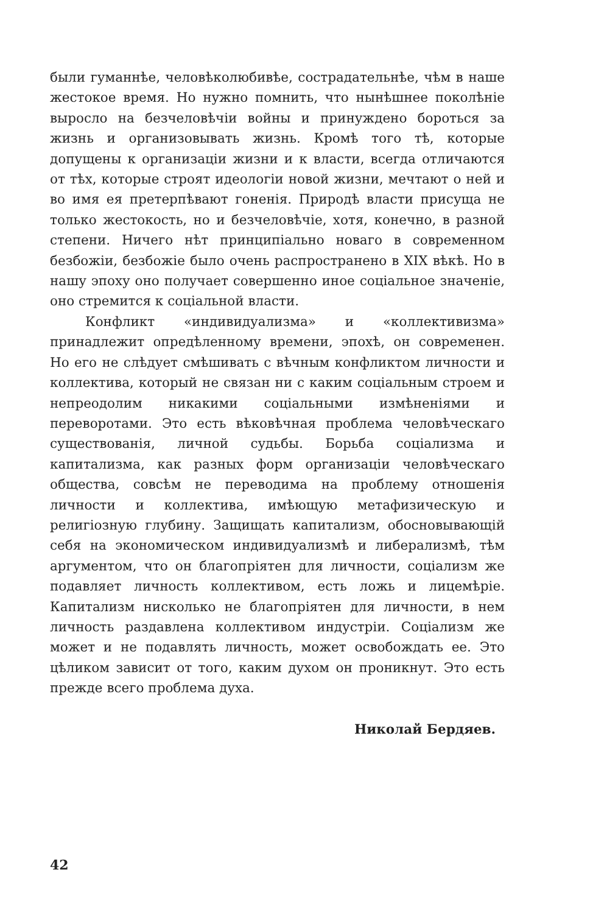были гуманнѣе, человѣколюбивѣе, сострадательнѣе, чѣм в наше жестокое время. Но нужно помнить, что нынѣшнее поколѣніе выросло на безчеловѣчіи войны и принуждено бороться за жизнь и организовывать жизнь. Кромѣ того тѣ, которые допущены к организаціи жизни и к власти, всегда отличаются от тѣх, которые строят идеологіи новой жизни, мечтают о ней и во имя ея претерпѣвают гоненія. Природѣ власти присуща не только жестокость, но и безчеловѣчіе, хотя, конечно, в разной степени. Ничего нѣт принципіально новаго в современном безбожіи, безбожіе было очень распространено в XIX вѣкѣ. Но в нашу эпоху оно получает совершенно иное соціальное значеніе, оно стремится к соціальной власти.
Конфликт «индивидуализма» и «коллективизма» принадлежит опредѣленному времени, эпохѣ, он современен. Но его не слѣдует смѣшивать с вѣчным конфликтом личности и коллектива, который не связан ни с каким соціальным строем и непреодолим никакими соціальными измѣненіями и переворотами. Это есть вѣковѣчная проблема человѣческаго существованія, личной судьбы. Борьба соціализма и капитализма, как разных форм организаціи человѣческаго общества, совсѣм не переводима на проблему отношенія личности и коллектива, имѣющую метафизическую и религіозную глубину. Защищать капитализм, обосновывающій себя на экономическом индивидуализмѣ и либерализмѣ, тѣм аргументом, что он благопріятен для личности, соціализм же подавляет личность коллективом, есть ложь и лицемѣріе. Капитализм нисколько не благопріятен для личности, в нем личность раздавлена коллективом индустріи. Соціализм же может и не подавлять личность, может освобождать ее. Это цѣликом зависит от того, каким духом он проникнут. Это есть прежде всего проблема духа.
Николай Бердяев.
42